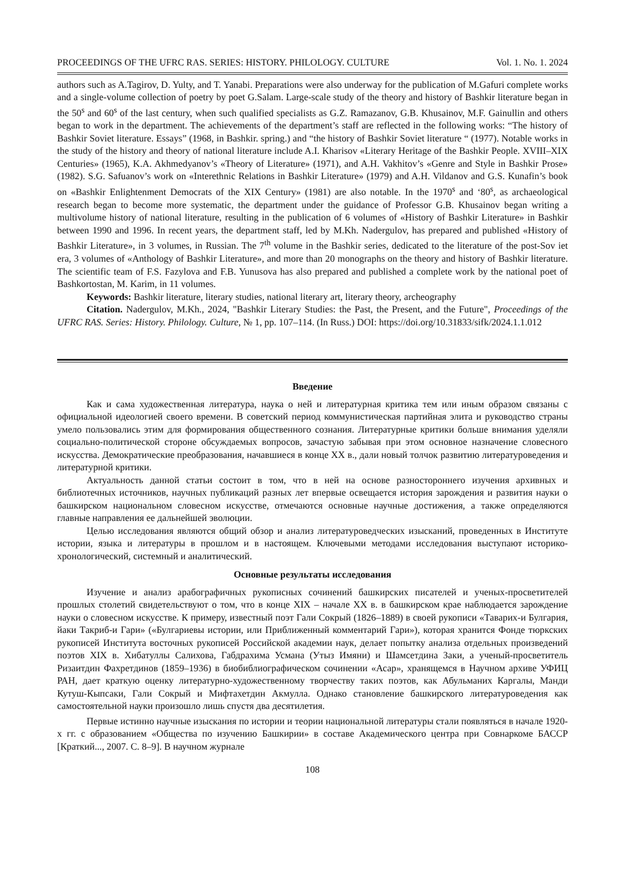PROCEEDINGS OF THE UFRC RAS. SERIES: HISTORY. PHILOLOGY. CULTURE Vol. 1. No. 1. 2024
authors such as A.Tagirov, D. Yulty, and T. Yanabi. Preparations were also underway for the publication of M.Gafuri complete works and a single-volume collection of poetry by poet G.Salam. Large-scale study of the theory and history of Bashkir literature began in the 50<sup>s</sup> and 60<sup>s</sup> of the last century, when such qualified specialists as G.Z. Ramazanov, G.B. Khusainov, M.F. Gainullin and others began to work in the department. The achievements of the department’s staff are reflected in the following works: “The history of Bashkir Soviet literature. Essays” (1968, in Bashkir. spring.) and “the history of Bashkir Soviet literature “ (1977). Notable works in the study of the history and theory of national literature include A.I. Kharisov «Literary Heritage of the Bashkir People. XVIII–XIX Centuries» (1965), K.A. Akhmedyanov’s «Theory of Literature» (1971), and A.H. Vakhitov’s «Genre and Style in Bashkir Prose» (1982). S.G. Safuanov’s work on «Interethnic Relations in Bashkir Literature» (1979) and A.H. Vildanov and G.S. Kunafin’s book on «Bashkir Enlightenment Democrats of the XIX Century» (1981) are also notable. In the 1970<sup>s</sup> and ‘80<sup>s</sup>, as archaeological research began to become more systematic, the department under the guidance of Professor G.B. Khusainov began writing a multivolume history of national literature, resulting in the publication of 6 volumes of «History of Bashkir Literature» in Bashkir between 1990 and 1996. In recent years, the department staff, led by M.Kh. Nadergulov, has prepared and published «History of Bashkir Literature», in 3 volumes, in Russian. The 7<sup>th</sup> volume in the Bashkir series, dedicated to the literature of the post-Sov iet era, 3 volumes of «Anthology of Bashkir Literature», and more than 20 monographs on the theory and history of Bashkir literature. The scientific team of F.S. Fazylova and F.B. Yunusova has also prepared and published a complete work by the national poet of Bashkortostan, M. Karim, in 11 volumes.
Keywords: Bashkir literature, literary studies, national literary art, literary theory, archeography
Citation. Nadergulov, M.Kh., 2024, "Bashkir Literary Studies: the Past, the Present, and the Future", Proceedings of the UFRC RAS. Series: History. Philology. Culture, № 1, pp. 107–114. (In Russ.) DOI: https://doi.org/10.31833/sifk/2024.1.1.012
Введение
Как и сама художественная литература, наука о ней и литературная критика тем или иным образом связаны с официальной идеологией своего времени. В советский период коммунистическая партийная элита и руководство страны умело пользовались этим для формирования общественного сознания. Литературные критики больше внимания уделяли социально-политической стороне обсуждаемых вопросов, зачастую забывая при этом основное назначение словесного искусства. Демократические преобразования, начавшиеся в конце XX в., дали новый толчок развитию литературоведения и литературной критики.
Актуальность данной статьи состоит в том, что в ней на основе разностороннего изучения архивных и библиотечных источников, научных публикаций разных лет впервые освещается история зарождения и развития науки о башкирском национальном словесном искусстве, отмечаются основные научные достижения, а также определяются главные направления ее дальнейшей эволюции.
Целью исследования являются общий обзор и анализ литературоведческих изысканий, проведенных в Институте истории, языка и литературы в прошлом и в настоящем. Ключевыми методами исследования выступают историко-хронологический, системный и аналитический.
Основные результаты исследования
Изучение и анализ арабографичных рукописных сочинений башкирских писателей и ученых-просветителей прошлых столетий свидетельствуют о том, что в конце XIX – начале XX в. в башкирском крае наблюдается зарождение науки о словесном искусстве. К примеру, известный поэт Гали Сокрый (1826–1889) в своей рукописи «Таварих-и Булгария, йаки Такриб-и Гари» («Булгариевы истории, или Приближенный комментарий Гари»), которая хранится Фонде тюркских рукописей Института восточных рукописей Российской академии наук, делает попытку анализа отдельных произведений поэтов XIX в. Хибатуллы Салихова, Габдрахима Усмана (Утыз Имяни) и Шамсетдина Заки, а ученый-просветитель Ризаитдин Фахретдинов (1859–1936) в биобиблиографическом сочинении «Асар», хранящемся в Научном архиве УФИЦ РАН, дает краткую оценку литературно-художественному творчеству таких поэтов, как Абульманих Каргалы, Манди Кутуш-Кыпсаки, Гали Сокрый и Мифтахетдин Акмулла. Однако становление башкирского литературоведения как самостоятельной науки произошло лишь спустя два десятилетия.
Первые истинно научные изыскания по истории и теории национальной литературы стали появляться в начале 1920-х гг. с образованием «Общества по изучению Башкирии» в составе Академического центра при Совнаркоме БАССР [Краткий..., 2007. С. 8–9]. В научном журнале
108